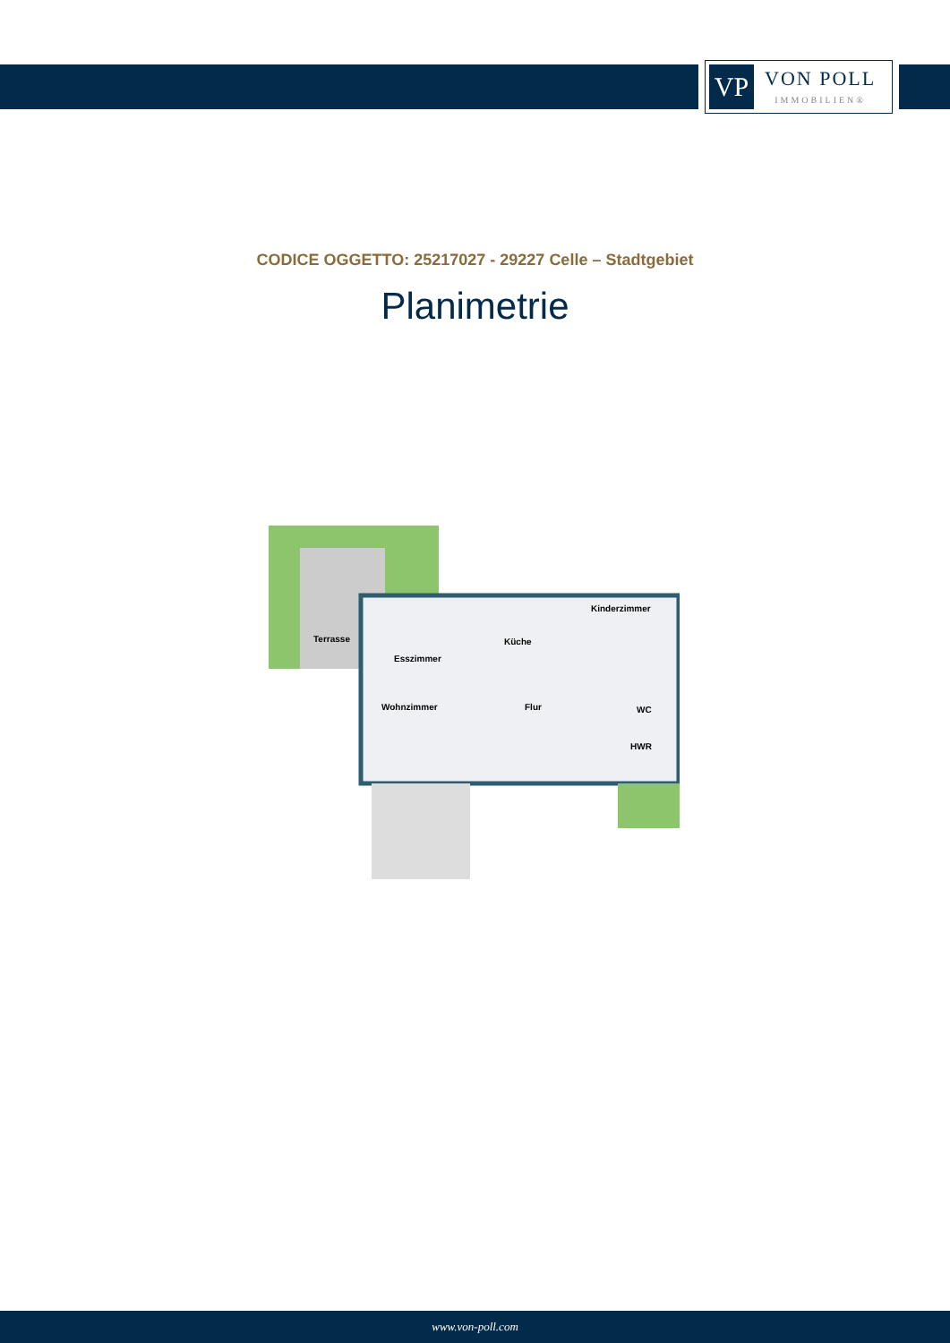VP
VON POLL
IMMOBILIEN®
CODICE OGGETTO: 25217027 - 29227 Celle – Stadtgebiet
Planimetrie
Terrasse
Esszimmer
Küche
Kinderzimmer
Wohnzimmer
Flur
WC
HWR
www.von-poll.com